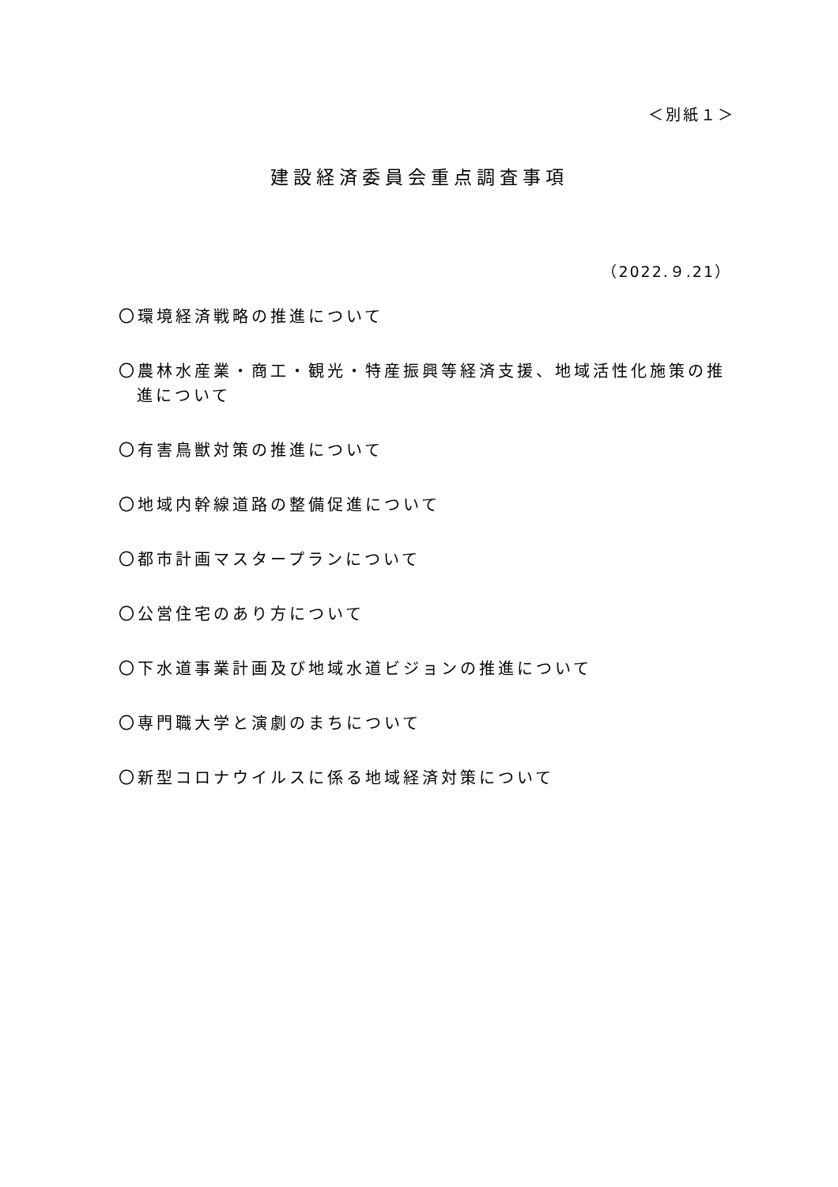＜別紙１＞
建設経済委員会重点調査事項
（2022.９.21）
〇環境経済戦略の推進について
〇農林水産業・商工・観光・特産振興等経済支援、地域活性化施策の推進について
〇有害鳥獣対策の推進について
〇地域内幹線道路の整備促進について
〇都市計画マスタープランについて
〇公営住宅のあり方について
〇下水道事業計画及び地域水道ビジョンの推進について
〇専門職大学と演劇のまちについて
〇新型コロナウイルスに係る地域経済対策について